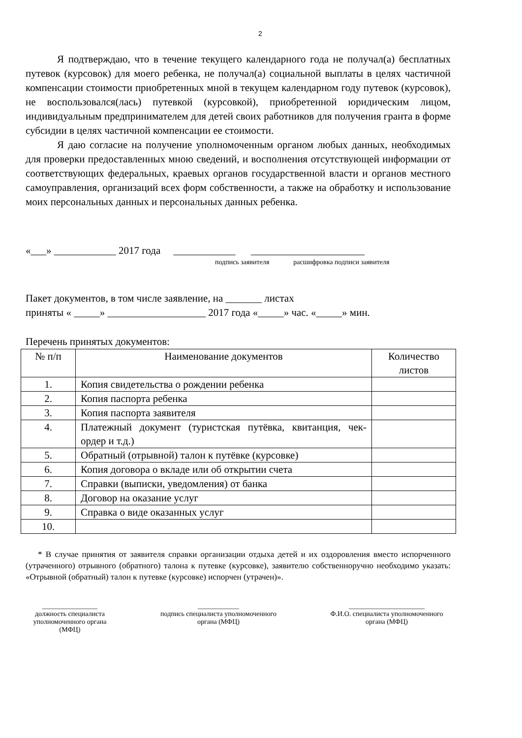2
Я подтверждаю, что в течение текущего календарного года не получал(а) бесплатных путевок (курсовок) для моего ребенка, не получал(а) социальной выплаты в целях частичной компенсации стоимости приобретенных мной в текущем календарном году путевок (курсовок), не воспользовался(лась) путевкой (курсовкой), приобретенной юридическим лицом, индивидуальным предпринимателем для детей своих работников для получения гранта в форме субсидии в целях частичной компенсации ее стоимости.
Я даю согласие на получение уполномоченным органом любых данных, необходимых для проверки предоставленных мною сведений, и восполнения отсутствующей информации от соответствующих федеральных, краевых органов государственной власти и органов местного самоуправления, организаций всех форм собственности, а также на обработку и использование моих персональных данных и персональных данных ребенка.
«___» ____________ 2017 года ____________ ______________________
подпись заявителя расшифровка подписи заявителя
Пакет документов, в том числе заявление, на _______ листах
приняты « _____» ___________________ 2017 года «_____» час. «_____» мин.
Перечень принятых документов:
| № п/п | Наименование документов | Количество листов |
| --- | --- | --- |
| 1. | Копия свидетельства о рождении ребенка | |
| 2. | Копия паспорта ребенка | |
| 3. | Копия паспорта заявителя | |
| 4. | Платежный документ (туристская путёвка, квитанция, чек-ордер и т.д.) | |
| 5. | Обратный (отрывной) талон к путёвке (курсовке) | |
| 6. | Копия договора о вкладе или об открытии счета | |
| 7. | Справки (выписки, уведомления) от банка | |
| 8. | Договор на оказание услуг | |
| 9. | Справка о виде оказанных услуг | |
| 10. | | |
* В случае принятия от заявителя справки организации отдыха детей и их оздоровления вместо испорченного (утраченного) отрывного (обратного) талона к путевке (курсовке), заявителю собственноручно необходимо указать: «Отрывной (обратный) талон к путевке (курсовке) испорчен (утрачен)».
________________
должность специалиста уполномоченного органа (МФЦ)
____________
подпись специалиста уполномоченного органа (МФЦ)
______________________
Ф.И.О. специалиста уполномоченного органа (МФЦ)